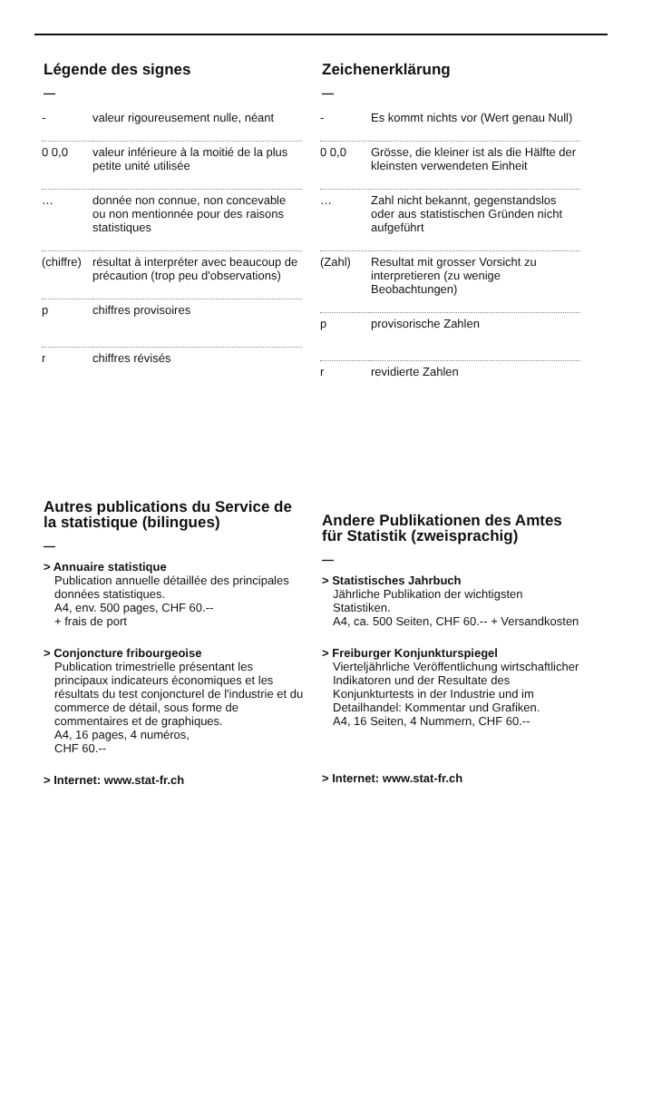Légende des signes
—
| - | valeur rigoureusement nulle, néant |
| 0 0,0 | valeur inférieure à la moitié de la plus petite unité utilisée |
| … | donnée non connue, non concevable ou non mentionnée pour des raisons statistiques |
| (chiffre) | résultat à interpréter avec beaucoup de précaution (trop peu d'observations) |
| p | chiffres provisoires |
| r | chiffres révisés |
Autres publications du Service de la statistique (bilingues)
—
> Annuaire statistique
Publication annuelle détaillée des principales données statistiques.
A4, env. 500 pages, CHF 60.--
+ frais de port
> Conjoncture fribourgeoise
Publication trimestrielle présentant les principaux indicateurs économiques et les résultats du test conjoncturel de l'industrie et du commerce de détail, sous forme de commentaires et de graphiques.
A4, 16 pages, 4 numéros,
CHF 60.--
> Internet: www.stat-fr.ch
Zeichenerklärung
—
| - | Es kommt nichts vor (Wert genau Null) |
| 0 0,0 | Grösse, die kleiner ist als die Hälfte der kleinsten verwendeten Einheit |
| … | Zahl nicht bekannt, gegenstandslos oder aus statistischen Gründen nicht aufgeführt |
| (Zahl) | Resultat mit grosser Vorsicht zu interpretieren (zu wenige Beobachtungen) |
| p | provisorische Zahlen |
| r | revidierte Zahlen |
Andere Publikationen des Amtes für Statistik (zweisprachig)
—
> Statistisches Jahrbuch
Jährliche Publikation der wichtigsten Statistiken.
A4, ca. 500 Seiten, CHF 60.-- + Versandkosten
> Freiburger Konjunkturspiegel
Vierteljährliche Veröffentlichung wirtschaftlicher Indikatoren und der Resultate des Konjunkturtests in der Industrie und im Detailhandel: Kommentar und Grafiken.
A4, 16 Seiten, 4 Nummern, CHF 60.--
> Internet: www.stat-fr.ch